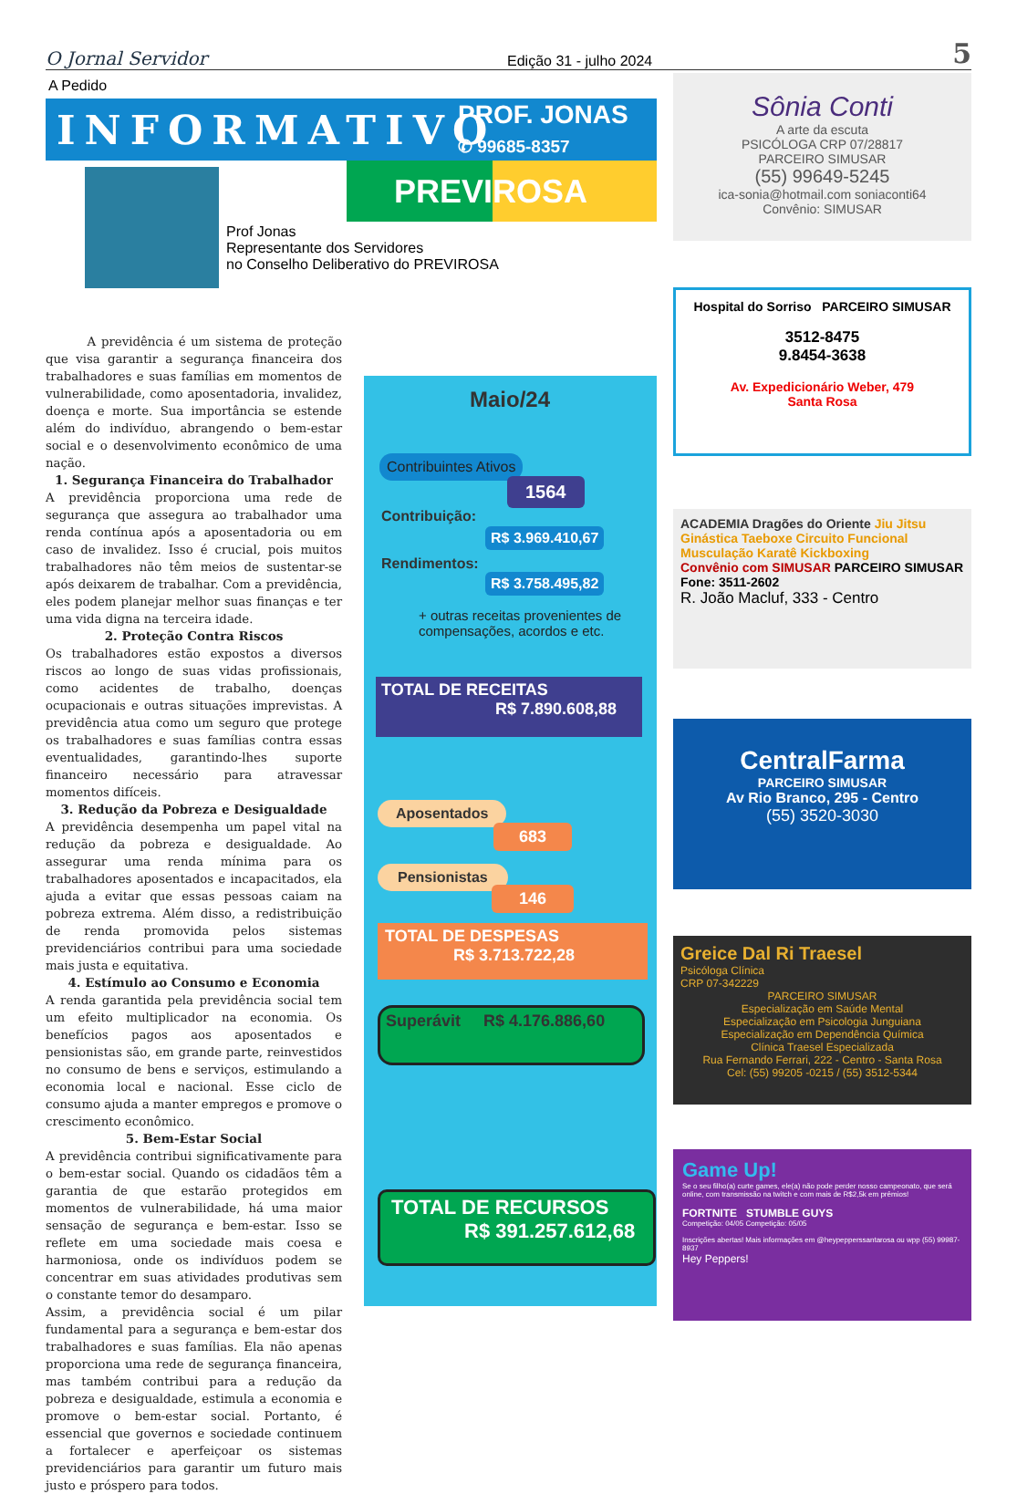O Jornal Servidor Edição 31 - julho 2024 5
A Pedido
INFORMATIVO PROF. JONAS
✆ 99685-8357
PREVI ROSA
Prof Jonas
Representante dos Servidores
no Conselho Deliberativo do PREVIROSA
A previdência é um sistema de proteção que visa garantir a segurança financeira dos trabalhadores e suas famílias em momentos de vulnerabilidade, como aposentadoria, invalidez, doença e morte. Sua importância se estende além do indivíduo, abrangendo o bem-estar social e o desenvolvimento econômico de uma nação.
1. Segurança Financeira do Trabalhador
A previdência proporciona uma rede de segurança que assegura ao trabalhador uma renda contínua após a aposentadoria ou em caso de invalidez. Isso é crucial, pois muitos trabalhadores não têm meios de sustentar-se após deixarem de trabalhar. Com a previdência, eles podem planejar melhor suas finanças e ter uma vida digna na terceira idade.
2. Proteção Contra Riscos
Os trabalhadores estão expostos a diversos riscos ao longo de suas vidas profissionais, como acidentes de trabalho, doenças ocupacionais e outras situações imprevistas. A previdência atua como um seguro que protege os trabalhadores e suas famílias contra essas eventualidades, garantindo-lhes suporte financeiro necessário para atravessar momentos difíceis.
3. Redução da Pobreza e Desigualdade
A previdência desempenha um papel vital na redução da pobreza e desigualdade. Ao assegurar uma renda mínima para os trabalhadores aposentados e incapacitados, ela ajuda a evitar que essas pessoas caiam na pobreza extrema. Além disso, a redistribuição de renda promovida pelos sistemas previdenciários contribui para uma sociedade mais justa e equitativa.
4. Estímulo ao Consumo e Economia
A renda garantida pela previdência social tem um efeito multiplicador na economia. Os benefícios pagos aos aposentados e pensionistas são, em grande parte, reinvestidos no consumo de bens e serviços, estimulando a economia local e nacional. Esse ciclo de consumo ajuda a manter empregos e promove o crescimento econômico.
5. Bem-Estar Social
A previdência contribui significativamente para o bem-estar social. Quando os cidadãos têm a garantia de que estarão protegidos em momentos de vulnerabilidade, há uma maior sensação de segurança e bem-estar. Isso se reflete em uma sociedade mais coesa e harmoniosa, onde os indivíduos podem se concentrar em suas atividades produtivas sem o constante temor do desamparo.
Assim, a previdência social é um pilar fundamental para a segurança e bem-estar dos trabalhadores e suas famílias. Ela não apenas proporciona uma rede de segurança financeira, mas também contribui para a redução da pobreza e desigualdade, estimula a economia e promove o bem-estar social. Portanto, é essencial que governos e sociedade continuem a fortalecer e aperfeiçoar os sistemas previdenciários para garantir um futuro mais justo e próspero para todos.
Maio/24
Contribuintes Ativos
1564
Contribuição:
R$ 3.969.410,67
Rendimentos:
R$ 3.758.495,82
+ outras receitas provenientes de compensações, acordos e etc.
TOTAL DE RECEITAS
R$ 7.890.608,88
Aposentados
683
Pensionistas
146
TOTAL DE DESPESAS
R$ 3.713.722,28
Superávit R$ 4.176.886,60
TOTAL DE RECURSOS
R$ 391.257.612,68
Sônia Conti
A arte da escuta
PSICÓLOGA CRP 07/28817
PARCEIRO SIMUSAR
(55) 99649-5245
ica-sonia@hotmail.com soniaconti64
Convênio: SIMUSAR
Hospital do Sorriso PARCEIRO SIMUSAR
3512-8475
9.8454-3638
Av. Expedicionário Weber, 479
Santa Rosa
ACADEMIA Dragões do Oriente Jiu Jitsu Ginástica Taeboxe Circuito Funcional Musculação Karatê Kickboxing
Convênio com SIMUSAR PARCEIRO SIMUSAR
Fone: 3511-2602
R. João Macluf, 333 - Centro
CentralFarma
PARCEIRO SIMUSAR
Av Rio Branco, 295 - Centro
(55) 3520-3030
Greice Dal Ri Traesel
Psicóloga Clínica
CRP 07-342229
PARCEIRO SIMUSAR
Especialização em Saúde Mental
Especialização em Psicologia Junguiana
Especialização em Dependência Química
Clínica Traesel Especializada
Rua Fernando Ferrari, 222 - Centro - Santa Rosa
Cel: (55) 99205 -0215 / (55) 3512-5344
Game Up!
Se o seu filho(a) curte games, ele(a) não pode perder nosso campeonato, que será online, com transmissão na twitch e com mais de R$2,5k em prêmios!
FORTNITE STUMBLE GUYS
Competição: 04/05 Competição: 05/05
Inscrições abertas! Mais informações em @heypepperssantarosa ou wpp (55) 99987-8937
Hey Peppers!